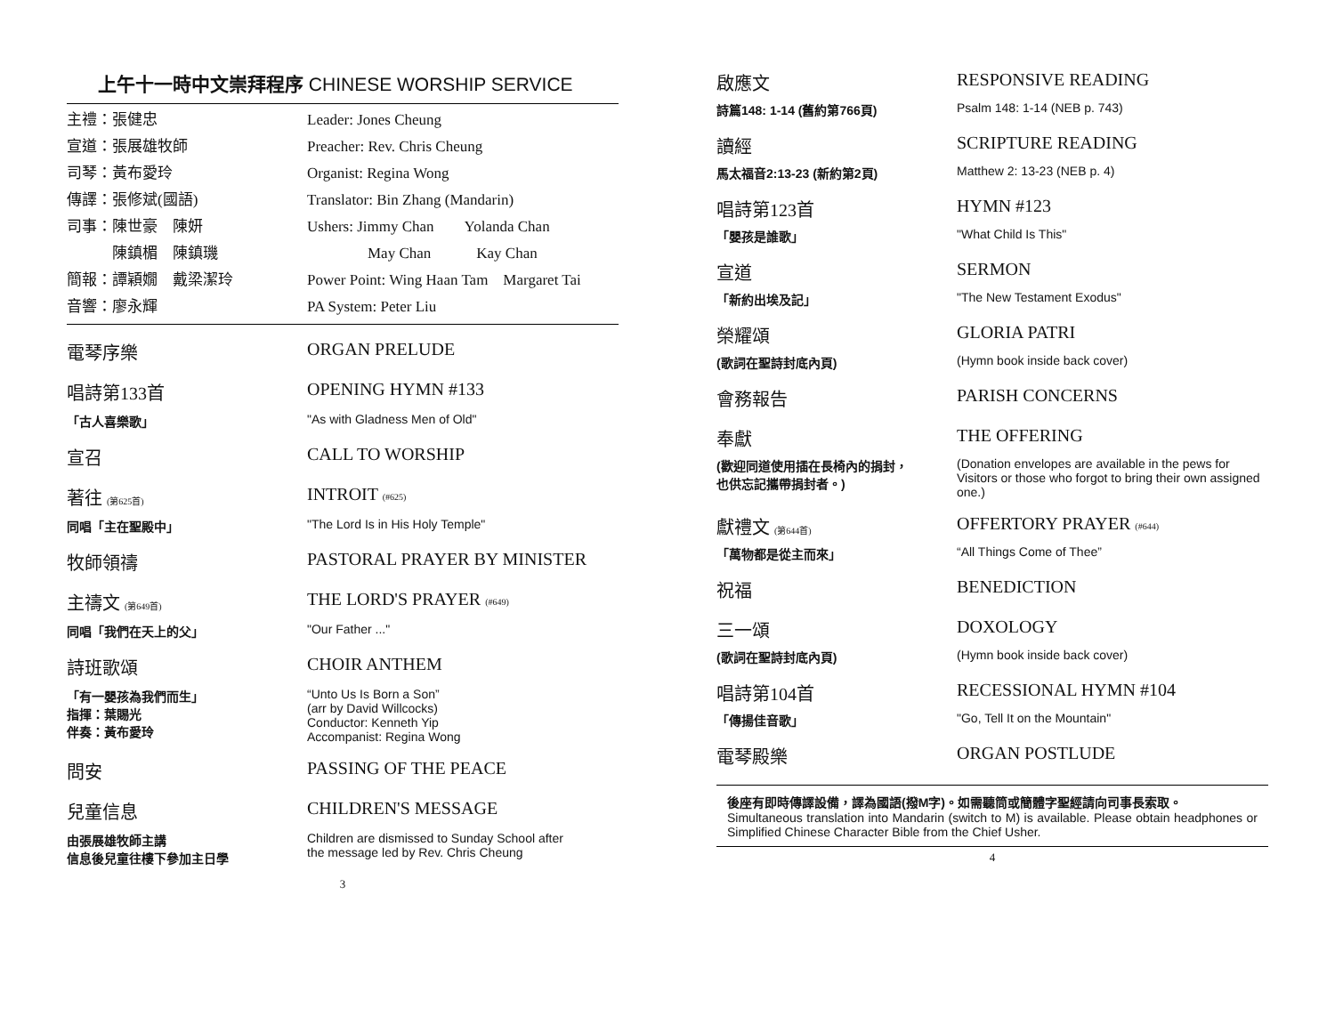上午十一時中文崇拜程序 CHINESE WORSHIP SERVICE
主禮：張健忠 Leader: Jones Cheung
宣道：張展雄牧師 Preacher: Rev. Chris Cheung
司琴：黃布愛玲 Organist: Regina Wong
傳譯：張修斌(國語) Translator: Bin Zhang (Mandarin)
司事：陳世豪　陳妍 Ushers: Jimmy Chan　　Yolanda Chan
　　　陳鎮楣　陳鎮璣 　　　　May Chan　　　Kay Chan
簡報：譚穎嫺　戴梁潔玲 Power Point: Wing Haan Tam　Margaret Tai
音響：廖永輝 PA System: Peter Liu
電琴序樂 ORGAN PRELUDE
唱詩第133首 OPENING HYMN #133
「古人喜樂歌」 "As with Gladness Men of Old"
宣召 CALL TO WORSHIP
著往 (第625首)
INTROIT (#625)
同唱「主在聖殿中」 "The Lord Is in His Holy Temple"
牧師領禱 PASTORAL PRAYER BY MINISTER
主禱文 (第649首)
THE LORD'S PRAYER (#649)
同唱「我們在天上的父」 "Our Father ..."
詩班歌頌 CHOIR ANTHEM
「有一嬰孩為我們而生」
指揮：葉賜光
伴奏：黃布愛玲
“Unto Us Is Born a Son”
(arr by David Willcocks)
Conductor: Kenneth Yip
Accompanist: Regina Wong
問安 PASSING OF THE PEACE
兒童信息 CHILDREN'S MESSAGE
由張展雄牧師主講
信息後兒童往樓下參加主日學
Children are dismissed to Sunday School after
the message led by Rev. Chris Cheung
3
啟應文 RESPONSIVE READING
詩篇148: 1-14 (舊約第766頁) Psalm 148: 1-14 (NEB p. 743)
讀經 SCRIPTURE READING
馬太福音2:13-23 (新約第2頁) Matthew 2: 13-23 (NEB p. 4)
唱詩第123首 HYMN #123
「嬰孩是誰歌」 "What Child Is This"
宣道 SERMON
「新約出埃及記」 "The New Testament Exodus"
榮耀頌 GLORIA PATRI
(歌詞在聖詩封底內頁) (Hymn book inside back cover)
會務報告 PARISH CONCERNS
奉獻 THE OFFERING
(歡迎同道使用插在長椅內的捐封，
也供忘記攜帶捐封者。)
(Donation envelopes are available in the pews for Visitors or those who forgot to bring their own assigned one.)
獻禮文 (第644首)
OFFERTORY PRAYER (#644)
「萬物都是從主而來」 “All Things Come of Thee”
祝福 BENEDICTION
三一頌 DOXOLOGY
(歌詞在聖詩封底內頁) (Hymn book inside back cover)
唱詩第104首 RECESSIONAL HYMN #104
「傳揚佳音歌」 "Go, Tell It on the Mountain"
電琴殿樂 ORGAN POSTLUDE
後座有即時傳譯設備，譯為國語(撥M字)。如需聽筒或簡體字聖經請向司事長索取。
Simultaneous translation into Mandarin (switch to M) is available. Please obtain headphones or Simplified Chinese Character Bible from the Chief Usher.
4